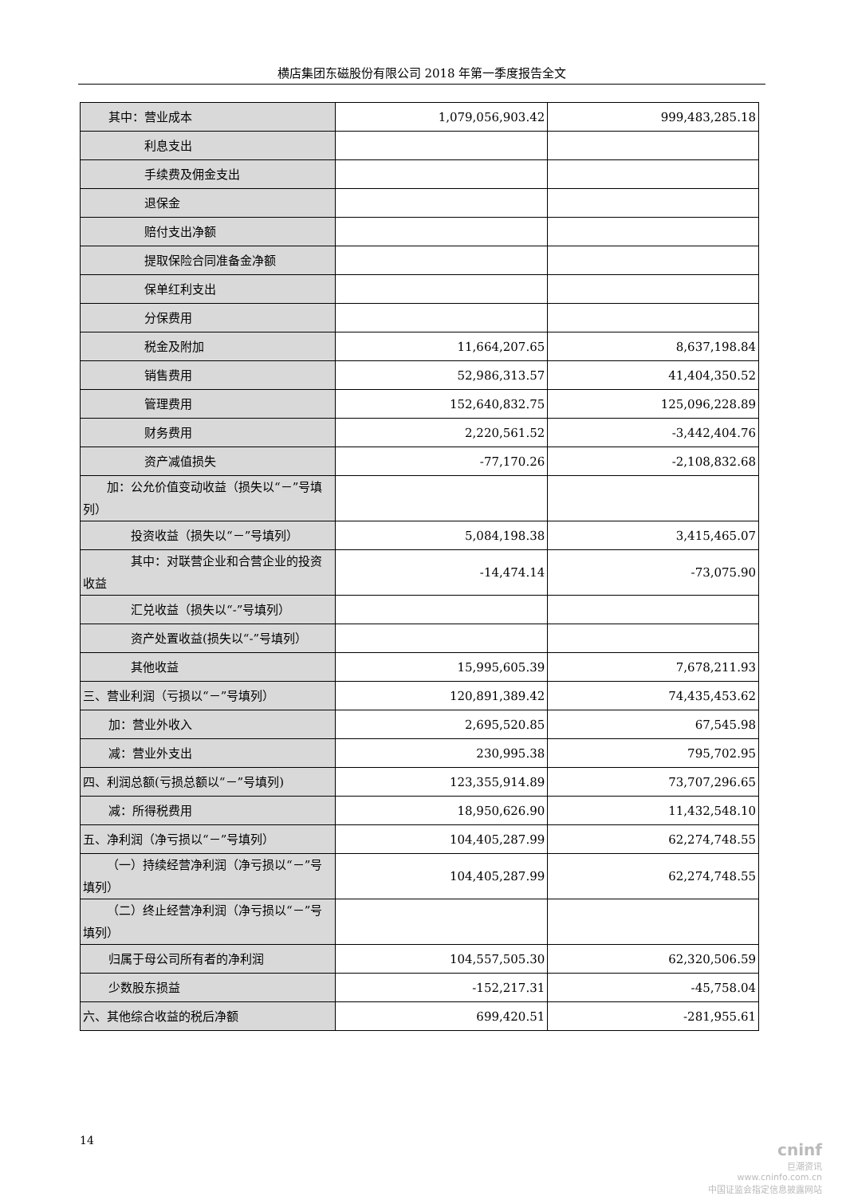横店集团东磁股份有限公司 2018 年第一季度报告全文
| 其中：营业成本 | 1,079,056,903.42 | 999,483,285.18 |
| 利息支出 | | |
| 手续费及佣金支出 | | |
| 退保金 | | |
| 赔付支出净额 | | |
| 提取保险合同准备金净额 | | |
| 保单红利支出 | | |
| 分保费用 | | |
| 税金及附加 | 11,664,207.65 | 8,637,198.84 |
| 销售费用 | 52,986,313.57 | 41,404,350.52 |
| 管理费用 | 152,640,832.75 | 125,096,228.89 |
| 财务费用 | 2,220,561.52 | -3,442,404.76 |
| 资产减值损失 | -77,170.26 | -2,108,832.68 |
| 加：公允价值变动收益（损失以“－”号填列） | | |
| 投资收益（损失以“－”号填列） | 5,084,198.38 | 3,415,465.07 |
| 其中：对联营企业和合营企业的投资收益 | -14,474.14 | -73,075.90 |
| 汇兑收益（损失以“-”号填列） | | |
| 资产处置收益(损失以“-”号填列） | | |
| 其他收益 | 15,995,605.39 | 7,678,211.93 |
| 三、营业利润（亏损以“－”号填列） | 120,891,389.42 | 74,435,453.62 |
| 加：营业外收入 | 2,695,520.85 | 67,545.98 |
| 减：营业外支出 | 230,995.38 | 795,702.95 |
| 四、利润总额(亏损总额以“－”号填列) | 123,355,914.89 | 73,707,296.65 |
| 减：所得税费用 | 18,950,626.90 | 11,432,548.10 |
| 五、净利润（净亏损以“－”号填列） | 104,405,287.99 | 62,274,748.55 |
| （一）持续经营净利润（净亏损以“－”号填列） | 104,405,287.99 | 62,274,748.55 |
| （二）终止经营净利润（净亏损以“－”号填列） | | |
| 归属于母公司所有者的净利润 | 104,557,505.30 | 62,320,506.59 |
| 少数股东损益 | -152,217.31 | -45,758.04 |
| 六、其他综合收益的税后净额 | 699,420.51 | -281,955.61 |
14
cninf
巨潮资讯
www.cninfo.com.cn
中国证监会指定信息披露网站